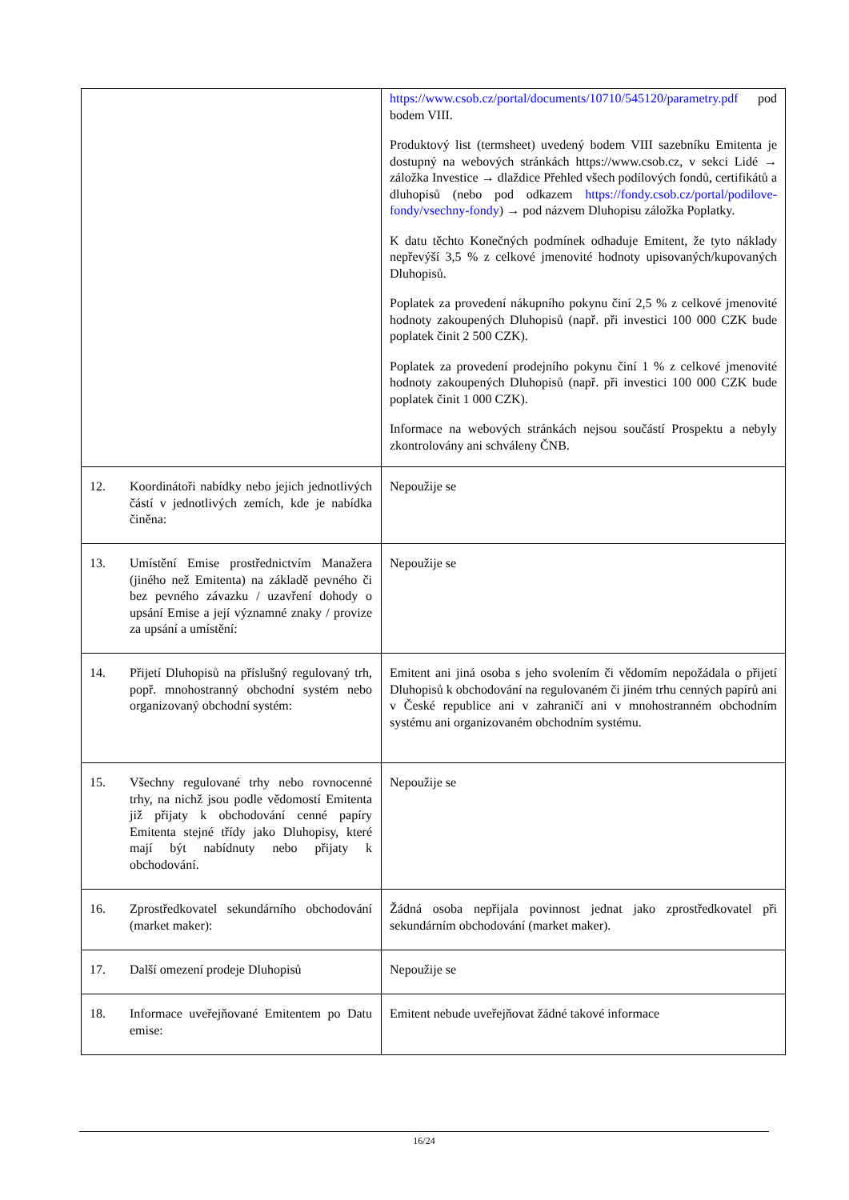| | https://www.csob.cz/portal/documents/10710/545120/parametry.pdf pod bodem VIII. Produktový list (termsheet) uvedený bodem VIII sazebníku Emitenta je dostupný na webových stránkách https://www.csob.cz, v sekci Lidé → záložka Investice → dlaždice Přehled všech podílových fondů, certifikátů a dluhopisů (nebo pod odkazem https://fondy.csob.cz/portal/podilove-fondy/vsechny-fondy ) → pod názvem Dluhopisu záložka Poplatky. K datu těchto Konečných podmínek odhaduje Emitent, že tyto náklady nepřevýší 3,5 % z celkové jmenovité hodnoty upisovaných/kupovaných Dluhopisů. Poplatek za provedení nákupního pokynu činí 2,5 % z celkové jmenovité hodnoty zakoupených Dluhopisů (např. při investici 100 000 CZK bude poplatek činit 2 500 CZK). Poplatek za provedení prodejního pokynu činí 1 % z celkové jmenovité hodnoty zakoupených Dluhopisů (např. při investici 100 000 CZK bude poplatek činit 1 000 CZK). Informace na webových stránkách nejsou součástí Prospektu a nebyly zkontrolovány ani schváleny ČNB. |
| 12. Koordinátoři nabídky nebo jejich jednotlivých částí v jednotlivých zemích, kde je nabídka činěna: | Nepoužije se |
| 13. Umístění Emise prostřednictvím Manažera (jiného než Emitenta) na základě pevného či bez pevného závazku / uzavření dohody o upsání Emise a její významné znaky / provize za upsání a umístění: | Nepoužije se |
| 14. Přijetí Dluhopisů na příslušný regulovaný trh, popř. mnohostranný obchodní systém nebo organizovaný obchodní systém: | Emitent ani jiná osoba s jeho svolením či vědomím nepožádala o přijetí Dluhopisů k obchodování na regulovaném či jiném trhu cenných papírů ani v České republice ani v zahraničí ani v mnohostranném obchodním systému ani organizovaném obchodním systému. |
| 15. Všechny regulované trhy nebo rovnocenné trhy, na nichž jsou podle vědomostí Emitenta již přijaty k obchodování cenné papíry Emitenta stejné třídy jako Dluhopisy, které mají být nabídnuty nebo přijaty k obchodování. | Nepoužije se |
| 16. Zprostředkovatel sekundárního obchodování (market maker): | Žádná osoba nepřijala povinnost jednat jako zprostředkovatel při sekundárním obchodování (market maker). |
| 17. Další omezení prodeje Dluhopisů | Nepoužije se |
| 18. Informace uveřejňované Emitentem po Datu emise: | Emitent nebude uveřejňovat žádné takové informace |
16/24